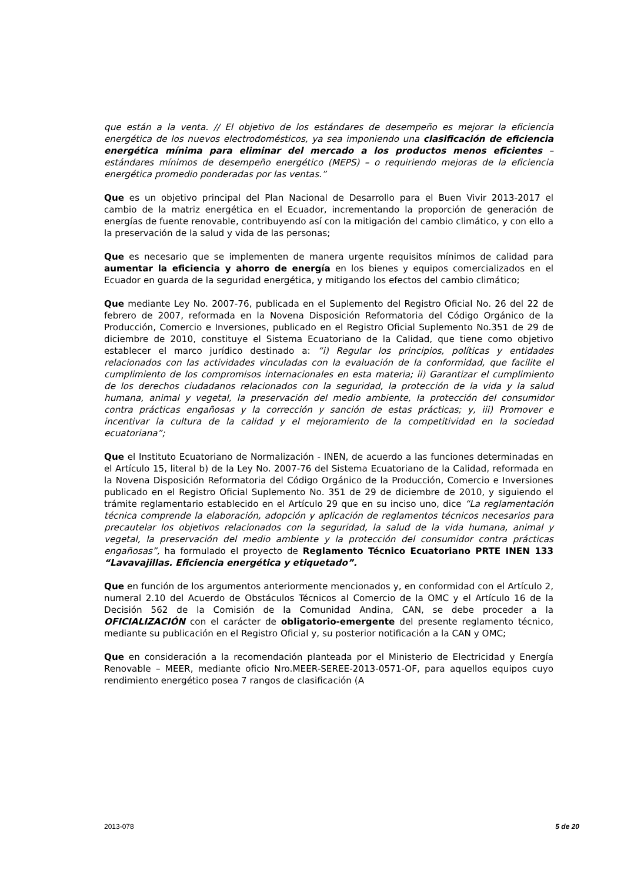que están a la venta. // El objetivo de los estándares de desempeño es mejorar la eficiencia energética de los nuevos electrodomésticos, ya sea imponiendo una clasificación de eficiencia energética mínima para eliminar del mercado a los productos menos eficientes – estándares mínimos de desempeño energético (MEPS) – o requiriendo mejoras de la eficiencia energética promedio ponderadas por las ventas.”
Que es un objetivo principal del Plan Nacional de Desarrollo para el Buen Vivir 2013-2017 el cambio de la matriz energética en el Ecuador, incrementando la proporción de generación de energías de fuente renovable, contribuyendo así con la mitigación del cambio climático, y con ello a la preservación de la salud y vida de las personas;
Que es necesario que se implementen de manera urgente requisitos mínimos de calidad para aumentar la eficiencia y ahorro de energía en los bienes y equipos comercializados en el Ecuador en guarda de la seguridad energética, y mitigando los efectos del cambio climático;
Que mediante Ley No. 2007-76, publicada en el Suplemento del Registro Oficial No. 26 del 22 de febrero de 2007, reformada en la Novena Disposición Reformatoria del Código Orgánico de la Producción, Comercio e Inversiones, publicado en el Registro Oficial Suplemento No.351 de 29 de diciembre de 2010, constituye el Sistema Ecuatoriano de la Calidad, que tiene como objetivo establecer el marco jurídico destinado a: “i) Regular los principios, políticas y entidades relacionados con las actividades vinculadas con la evaluación de la conformidad, que facilite el cumplimiento de los compromisos internacionales en esta materia; ii) Garantizar el cumplimiento de los derechos ciudadanos relacionados con la seguridad, la protección de la vida y la salud humana, animal y vegetal, la preservación del medio ambiente, la protección del consumidor contra prácticas engañosas y la corrección y sanción de estas prácticas; y, iii) Promover e incentivar la cultura de la calidad y el mejoramiento de la competitividad en la sociedad ecuatoriana”;
Que el Instituto Ecuatoriano de Normalización - INEN, de acuerdo a las funciones determinadas en el Artículo 15, literal b) de la Ley No. 2007-76 del Sistema Ecuatoriano de la Calidad, reformada en la Novena Disposición Reformatoria del Código Orgánico de la Producción, Comercio e Inversiones publicado en el Registro Oficial Suplemento No. 351 de 29 de diciembre de 2010, y siguiendo el trámite reglamentario establecido en el Artículo 29 que en su inciso uno, dice “La reglamentación técnica comprende la elaboración, adopción y aplicación de reglamentos técnicos necesarios para precautelar los objetivos relacionados con la seguridad, la salud de la vida humana, animal y vegetal, la preservación del medio ambiente y la protección del consumidor contra prácticas engañosas”, ha formulado el proyecto de Reglamento Técnico Ecuatoriano PRTE INEN 133 “Lavavajillas. Eficiencia energética y etiquetado”.
Que en función de los argumentos anteriormente mencionados y, en conformidad con el Artículo 2, numeral 2.10 del Acuerdo de Obstáculos Técnicos al Comercio de la OMC y el Artículo 16 de la Decisión 562 de la Comisión de la Comunidad Andina, CAN, se debe proceder a la OFICIALIZACIÓN con el carácter de obligatorio-emergente del presente reglamento técnico, mediante su publicación en el Registro Oficial y, su posterior notificación a la CAN y OMC;
Que en consideración a la recomendación planteada por el Ministerio de Electricidad y Energía Renovable – MEER, mediante oficio Nro.MEER-SEREE-2013-0571-OF, para aquellos equipos cuyo rendimiento energético posea 7 rangos de clasificación (A
2013-078 5 de 20